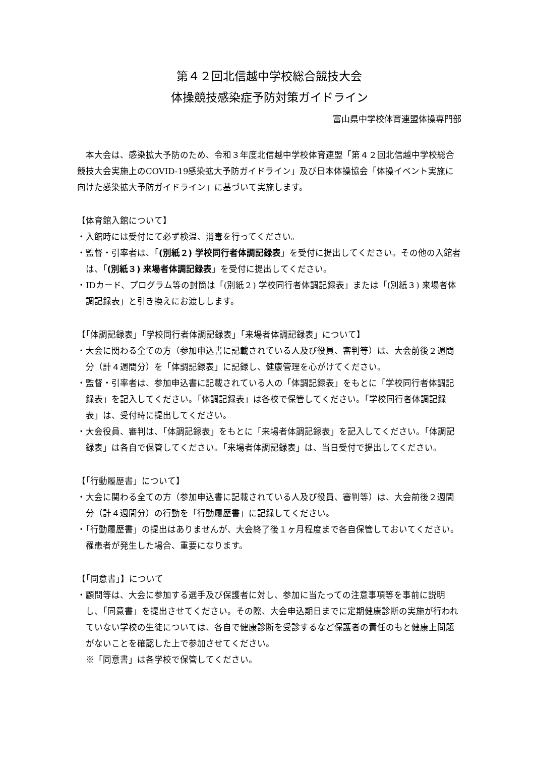第４２回北信越中学校総合競技大会
体操競技感染症予防対策ガイドライン
富山県中学校体育連盟体操専門部
本大会は、感染拡大予防のため、令和３年度北信越中学校体育連盟「第４２回北信越中学校総合競技大会実施上のCOVID-19感染拡大予防ガイドライン」及び日本体操協会「体操イベント実施に向けた感染拡大予防ガイドライン」に基づいて実施します。
【体育館入館について】
・入館時には受付にて必ず検温、消毒を行ってください。
・監督・引率者は、「(別紙２) 学校同行者体調記録表」を受付に提出してください。その他の入館者は、「(別紙３) 来場者体調記録表」を受付に提出してください。
・IDカード、プログラム等の封筒は「(別紙２) 学校同行者体調記録表」または「(別紙３) 来場者体調記録表」と引き換えにお渡しします。
【「体調記録表」「学校同行者体調記録表」「来場者体調記録表」について】
・大会に関わる全ての方（参加申込書に記載されている人及び役員、審判等）は、大会前後２週間分（計４週間分）を「体調記録表」に記録し、健康管理を心がけてください。
・監督・引率者は、参加申込書に記載されている人の「体調記録表」をもとに「学校同行者体調記録表」を記入してください。「体調記録表」は各校で保管してください。「学校同行者体調記録表」は、受付時に提出してください。
・大会役員、審判は、「体調記録表」をもとに「来場者体調記録表」を記入してください。「体調記録表」は各自で保管してください。「来場者体調記録表」は、当日受付で提出してください。
【「行動履歴書」について】
・大会に関わる全ての方（参加申込書に記載されている人及び役員、審判等）は、大会前後２週間分（計４週間分）の行動を「行動履歴書」に記録してください。
・「行動履歴書」の提出はありませんが、大会終了後１ヶ月程度まで各自保管しておいてください。罹患者が発生した場合、重要になります。
【「同意書」】について
・顧問等は、大会に参加する選手及び保護者に対し、参加に当たっての注意事項等を事前に説明し、「同意書」を提出させてください。その際、大会申込期日までに定期健康診断の実施が行われていない学校の生徒については、各自で健康診断を受診するなど保護者の責任のもと健康上問題がないことを確認した上で参加させてください。
※「同意書」は各学校で保管してください。